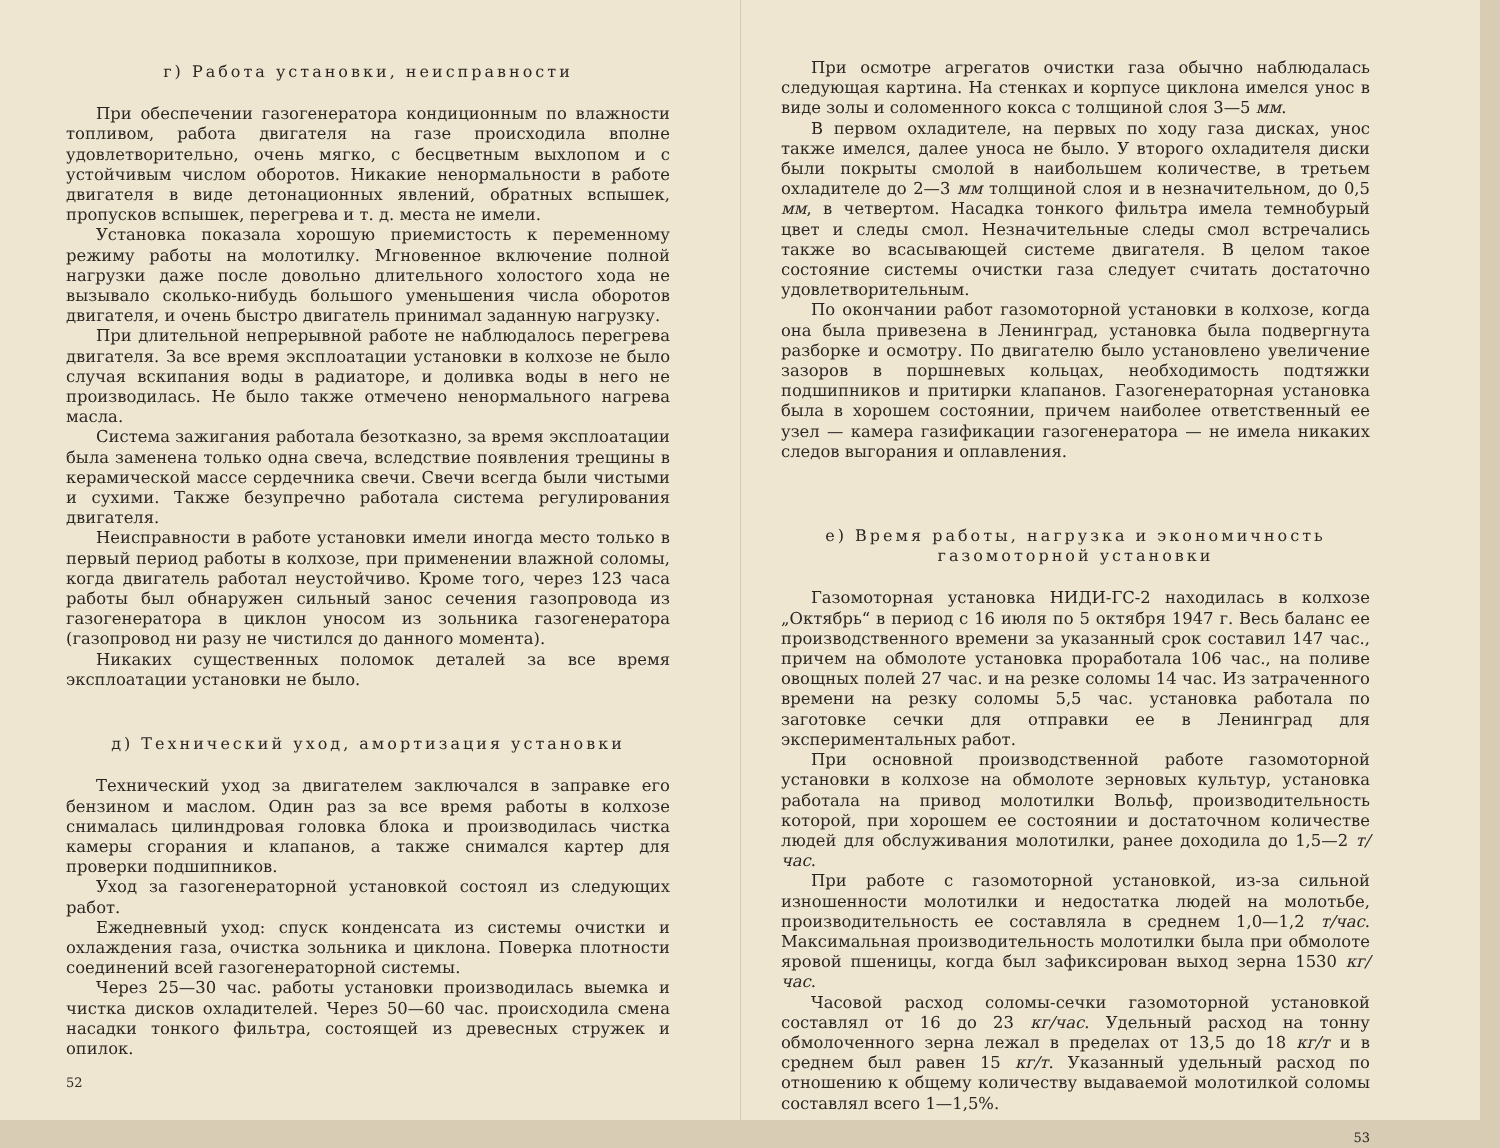г) Работа установки, неисправности
При обеспечении газогенератора кондиционным по влажности топливом, работа двигателя на газе происходила вполне удовлетворительно, очень мягко, с бесцветным выхлопом и с устойчивым числом оборотов. Никакие ненормальности в работе двигателя в виде детонационных явлений, обратных вспышек, пропусков вспышек, перегрева и т. д. места не имели.
Установка показала хорошую приемистость к переменному режиму работы на молотилку. Мгновенное включение полной нагрузки даже после довольно длительного холостого хода не вызывало сколько-нибудь большого уменьшения числа оборотов двигателя, и очень быстро двигатель принимал заданную нагрузку.
При длительной непрерывной работе не наблюдалось перегрева двигателя. За все время эксплоатации установки в колхозе не было случая вскипания воды в радиаторе, и доливка воды в него не производилась. Не было также отмечено ненормального нагрева масла.
Система зажигания работала безотказно, за время эксплоатации была заменена только одна свеча, вследствие появления трещины в керамической массе сердечника свечи. Свечи всегда были чистыми и сухими. Также безупречно работала система регулирования двигателя.
Неисправности в работе установки имели иногда место только в первый период работы в колхозе, при применении влажной соломы, когда двигатель работал неустойчиво. Кроме того, через 123 часа работы был обнаружен сильный занос сечения газопровода из газогенератора в циклон уносом из зольника газогенератора (газопровод ни разу не чистился до данного момента).
Никаких существенных поломок деталей за все время эксплоатации установки не было.
д) Технический уход, амортизация установки
Технический уход за двигателем заключался в заправке его бензином и маслом. Один раз за все время работы в колхозе снималась цилиндровая головка блока и производилась чистка камеры сгорания и клапанов, а также снимался картер для проверки подшипников.
Уход за газогенераторной установкой состоял из следующих работ.
Ежедневный уход: спуск конденсата из системы очистки и охлаждения газа, очистка зольника и циклона. Поверка плотности соединений всей газогенераторной системы.
Через 25—30 час. работы установки производилась выемка и чистка дисков охладителей. Через 50—60 час. происходила смена насадки тонкого фильтра, состоящей из древесных стружек и опилок.
52
При осмотре агрегатов очистки газа обычно наблюдалась следующая картина. На стенках и корпусе циклона имелся унос в виде золы и соломенного кокса с толщиной слоя 3—5 мм.
В первом охладителе, на первых по ходу газа дисках, унос также имелся, далее уноса не было. У второго охладителя диски были покрыты смолой в наибольшем количестве, в третьем охладителе до 2—3 мм толщиной слоя и в незначительном, до 0,5 мм, в четвертом. Насадка тонкого фильтра имела темнобурый цвет и следы смол. Незначительные следы смол встречались также во всасывающей системе двигателя. В целом такое состояние системы очистки газа следует считать достаточно удовлетворительным.
По окончании работ газомоторной установки в колхозе, когда она была привезена в Ленинград, установка была подвергнута разборке и осмотру. По двигателю было установлено увеличение зазоров в поршневых кольцах, необходимость подтяжки подшипников и притирки клапанов. Газогенераторная установка была в хорошем состоянии, причем наиболее ответственный ее узел — камера газификации газогенератора — не имела никаких следов выгорания и оплавления.
е) Время работы, нагрузка и экономичность
газомоторной установки
Газомоторная установка НИДИ-ГС-2 находилась в колхозе „Октябрь“ в период с 16 июля по 5 октября 1947 г. Весь баланс ее производственного времени за указанный срок составил 147 час., причем на обмолоте установка проработала 106 час., на поливе овощных полей 27 час. и на резке соломы 14 час. Из затраченного времени на резку соломы 5,5 час. установка работала по заготовке сечки для отправки ее в Ленинград для экспериментальных работ.
При основной производственной работе газомоторной установки в колхозе на обмолоте зерновых культур, установка работала на привод молотилки Вольф, производительность которой, при хорошем ее состоянии и достаточном количестве людей для обслуживания молотилки, ранее доходила до 1,5—2 т/час.
При работе с газомоторной установкой, из-за сильной изношенности молотилки и недостатка людей на молотьбе, производительность ее составляла в среднем 1,0—1,2 т/час. Максимальная производительность молотилки была при обмолоте яровой пшеницы, когда был зафиксирован выход зерна 1530 кг/час.
Часовой расход соломы-сечки газомоторной установкой составлял от 16 до 23 кг/час. Удельный расход на тонну обмолоченного зерна лежал в пределах от 13,5 до 18 кг/т и в среднем был равен 15 кг/т. Указанный удельный расход по отношению к общему количеству выдаваемой молотилкой соломы составлял всего 1—1,5%.
53